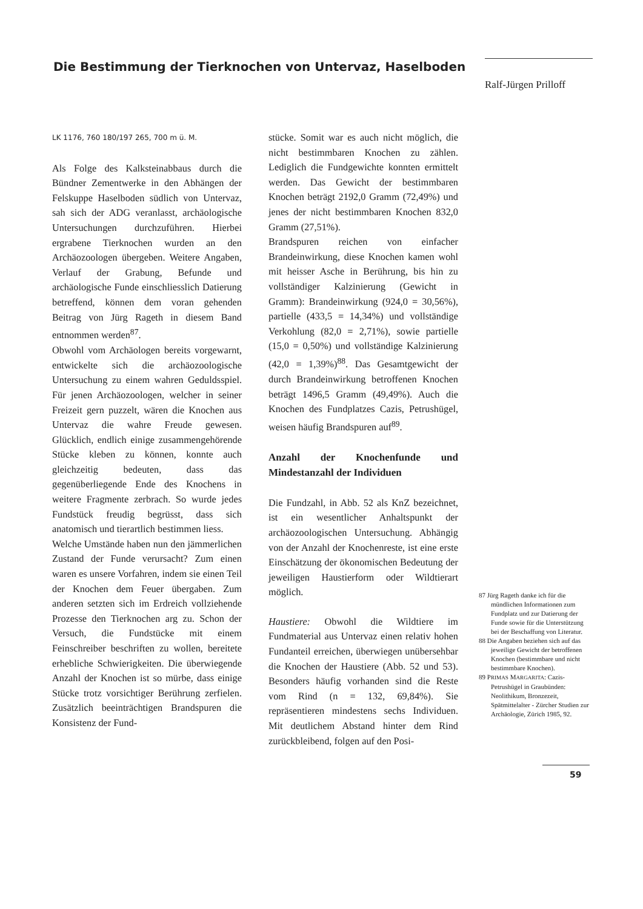Die Bestimmung der Tierknochen von Untervaz, Haselboden
Ralf-Jürgen Prilloff
LK 1176, 760 180/197 265, 700 m ü. M.
Als Folge des Kalksteinabbaus durch die Bündner Zementwerke in den Abhängen der Felskuppe Haselboden südlich von Untervaz, sah sich der ADG veranlasst, archäologische Untersuchungen durchzuführen. Hierbei ergrabene Tierknochen wurden an den Archäozoologen übergeben. Weitere Angaben, Verlauf der Grabung, Befunde und archäologische Funde einschliesslich Datierung betreffend, können dem voran gehenden Beitrag von Jürg Rageth in diesem Band entnommen werden<sup>87</sup>.
Obwohl vom Archäologen bereits vorgewarnt, entwickelte sich die archäozoologische Untersuchung zu einem wahren Geduldsspiel. Für jenen Archäozoologen, welcher in seiner Freizeit gern puzzelt, wären die Knochen aus Untervaz die wahre Freude gewesen. Glücklich, endlich einige zusammengehörende Stücke kleben zu können, konnte auch gleichzeitig bedeuten, dass das gegenüberliegende Ende des Knochens in weitere Fragmente zerbrach. So wurde jedes Fundstück freudig begrüsst, dass sich anatomisch und tierartlich bestimmen liess.
Welche Umstände haben nun den jämmerlichen Zustand der Funde verursacht? Zum einen waren es unsere Vorfahren, indem sie einen Teil der Knochen dem Feuer übergaben. Zum anderen setzten sich im Erdreich vollziehende Prozesse den Tierknochen arg zu. Schon der Versuch, die Fundstücke mit einem Feinschreiber beschriften zu wollen, bereitete erhebliche Schwierigkeiten. Die überwiegende Anzahl der Knochen ist so mürbe, dass einige Stücke trotz vorsichtiger Berührung zerfielen. Zusätzlich beeinträchtigen Brandspuren die Konsistenz der Fund-
stücke. Somit war es auch nicht möglich, die nicht bestimmbaren Knochen zu zählen. Lediglich die Fundgewichte konnten ermittelt werden. Das Gewicht der bestimmbaren Knochen beträgt 2192,0 Gramm (72,49%) und jenes der nicht bestimmbaren Knochen 832,0 Gramm (27,51%).
Brandspuren reichen von einfacher Brandeinwirkung, diese Knochen kamen wohl mit heisser Asche in Berührung, bis hin zu vollständiger Kalzinierung (Gewicht in Gramm): Brandeinwirkung (924,0 = 30,56%), partielle (433,5 = 14,34%) und vollständige Verkohlung (82,0 = 2,71%), sowie partielle (15,0 = 0,50%) und vollständige Kalzinierung (42,0 = 1,39%)<sup>88</sup>. Das Gesamtgewicht der durch Brandeinwirkung betroffenen Knochen beträgt 1496,5 Gramm (49,49%). Auch die Knochen des Fundplatzes Cazis, Petrushügel, weisen häufig Brandspuren auf<sup>89</sup>.
Anzahl der Knochenfunde und Mindestanzahl der Individuen
Die Fundzahl, in Abb. 52 als KnZ bezeichnet, ist ein wesentlicher Anhaltspunkt der archäozoologischen Untersuchung. Abhängig von der Anzahl der Knochenreste, ist eine erste Einschätzung der ökonomischen Bedeutung der jeweiligen Haustierform oder Wildtierart möglich.
Haustiere: Obwohl die Wildtiere im Fundmaterial aus Untervaz einen relativ hohen Fundanteil erreichen, überwiegen unübersehbar die Knochen der Haustiere (Abb. 52 und 53). Besonders häufig vorhanden sind die Reste vom Rind (n = 132, 69,84%). Sie repräsentieren mindestens sechs Individuen. Mit deutlichem Abstand hinter dem Rind zurückbleibend, folgen auf den Posi-
87 Jürg Rageth danke ich für die mündlichen Informationen zum Fundplatz und zur Datierung der Funde sowie für die Unterstützung bei der Beschaffung von Literatur.
88 Die Angaben beziehen sich auf das jeweilige Gewicht der betroffenen Knochen (bestimmbare und nicht bestimmbare Knochen).
89 PRIMAS MARGARITA: Cazis-Petrushügel in Graubünden: Neolithikum, Bronzezeit, Spätmittelalter - Zürcher Studien zur Archäologie, Zürich 1985, 92.
59